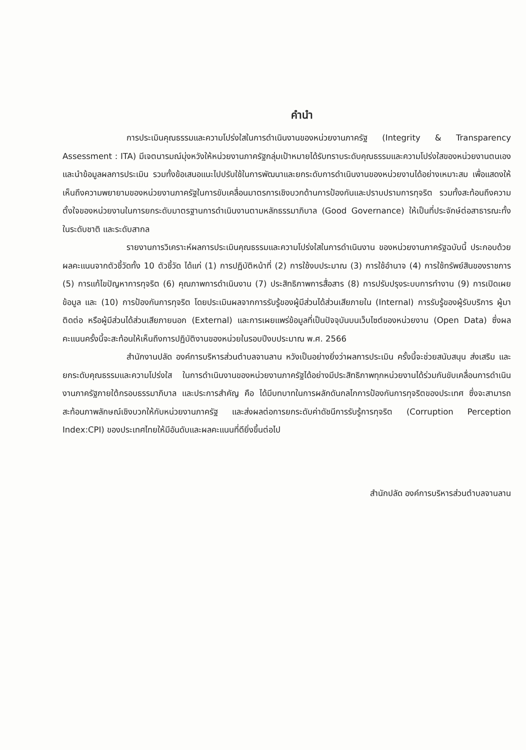คำนำ
การประเมินคุณธรรมและความโปร่งใสในการดำเนินงานของหน่วยงานภาครัฐ (Integrity & Transparency Assessment : ITA) มีเจตนารมณ์มุ่งหวังให้หน่วยงานภาครัฐกลุ่มเป้าหมายได้รับทราบระดับคุณธรรมและความโปร่งใสของหน่วยงานตนเองและนำข้อมูลผลการประเมิน รวมทั้งข้อเสนอแนะไปปรับใช้ในการพัฒนาและยกระดับการดำเนินงานของหน่วยงานได้อย่างเหมาะสม เพื่อแสดงให้เห็นถึงความพยายามของหน่วยงานภาครัฐในการขับเคลื่อนมาตรการเชิงบวกด้านการป้องกันและปราบปรามการทุจริต รวมทั้งสะท้อนถึงความตั้งใจของหน่วยงานในการยกระดับมาตรฐานการดำเนินงานตามหลักธรรมาภิบาล (Good Governance) ให้เป็นที่ประจักษ์ต่อสาธารณะทั้งในระดับชาติ และระดับสากล
รายงานการวิเคราะห์ผลการประเมินคุณธรรมและความโปร่งใสในการดำเนินงาน ของหน่วยงานภาครัฐฉบับนี้ ประกอบด้วยผลคะแนนจากตัวชี้วัดทั้ง 10 ตัวชี้วัด ได้แก่ (1) การปฏิบัติหน้าที่ (2) การใช้งบประมาณ (3) การใช้อำนาจ (4) การใช้ทรัพย์สินของราชการ (5) การแก้ไขปัญหาการทุจริต (6) คุณภาพการดำเนินงาน (7) ประสิทธิภาพการสื่อสาร (8) การปรับปรุงระบบการทำงาน (9) การเปิดเผยข้อมูล และ (10) การป้องกันการทุจริต โดยประเมินผลจากการรับรู้ของผู้มีส่วนได้ส่วนเสียภายใน (Internal) การรับรู้ของผู้รับบริการ ผู้มาติดต่อ หรือผู้มีส่วนได้ส่วนเสียภายนอก (External) และการเผยแพร่ข้อมูลที่เป็นปัจจุบันบนเว็บไซต์ของหน่วยงาน (Open Data) ซึ่งผลคะแนนครั้งนี้จะสะท้อนให้เห็นถึงการปฏิบัติงานของหน่วยในรอบปีงบประมาณ พ.ศ. 2566
สำนักงานปลัด องค์การบริหารส่วนตำบลจานลาน หวังเป็นอย่างยิ่งว่าผลการประเมิน ครั้งนี้จะช่วยสนับสนุน ส่งเสริม และยกระดับคุณธรรมและความโปร่งใส ในการดำเนินงานของหน่วยงานภาครัฐได้อย่างมีประสิทธิภาพทุกหน่วยงานได้ร่วมกันขับเคลื่อนการดำเนินงานภาครัฐภายใต้กรอบธรรมาภิบาล และประการสำคัญ คือ ได้มีบทบาทในการผลักดันกลไกการป้องกันการทุจริตของประเทศ ซึ่งจะสามารถสะท้อนภาพลักษณ์เชิงบวกให้กับหน่วยงานภาครัฐ และส่งผลต่อการยกระดับค่าดัชนีการรับรู้การทุจริต (Corruption Perception Index:CPI) ของประเทศไทยให้มีอันดับและผลคะแนนที่ดียิ่งขึ้นต่อไป
สำนักปลัด องค์การบริหารส่วนตำบลจานลาน